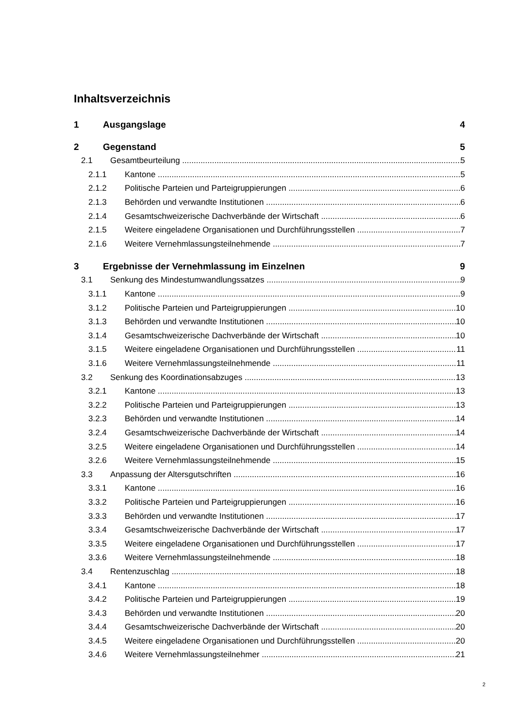Inhaltsverzeichnis
1 Ausgangslage 4
2 Gegenstand 5
2.1 Gesamtbeurteilung 5
2.1.1 Kantone 5
2.1.2 Politische Parteien und Parteigruppierungen 6
2.1.3 Behörden und verwandte Institutionen 6
2.1.4 Gesamtschweizerische Dachverbände der Wirtschaft 6
2.1.5 Weitere eingeladene Organisationen und Durchführungsstellen 7
2.1.6 Weitere Vernehmlassungsteilnehmende 7
3 Ergebnisse der Vernehmlassung im Einzelnen 9
3.1 Senkung des Mindestumwandlungssatzes 9
3.1.1 Kantone 9
3.1.2 Politische Parteien und Parteigruppierungen 10
3.1.3 Behörden und verwandte Institutionen 10
3.1.4 Gesamtschweizerische Dachverbände der Wirtschaft 10
3.1.5 Weitere eingeladene Organisationen und Durchführungsstellen 11
3.1.6 Weitere Vernehmlassungsteilnehmende 11
3.2 Senkung des Koordinationsabzuges 13
3.2.1 Kantone 13
3.2.2 Politische Parteien und Parteigruppierungen 13
3.2.3 Behörden und verwandte Institutionen 14
3.2.4 Gesamtschweizerische Dachverbände der Wirtschaft 14
3.2.5 Weitere eingeladene Organisationen und Durchführungsstellen 14
3.2.6 Weitere Vernehmlassungsteilnehmende 15
3.3 Anpassung der Altersgutschriften 16
3.3.1 Kantone 16
3.3.2 Politische Parteien und Parteigruppierungen 16
3.3.3 Behörden und verwandte Institutionen 17
3.3.4 Gesamtschweizerische Dachverbände der Wirtschaft 17
3.3.5 Weitere eingeladene Organisationen und Durchführungsstellen 17
3.3.6 Weitere Vernehmlassungsteilnehmende 18
3.4 Rentenzuschlag 18
3.4.1 Kantone 18
3.4.2 Politische Parteien und Parteigruppierungen 19
3.4.3 Behörden und verwandte Institutionen 20
3.4.4 Gesamtschweizerische Dachverbände der Wirtschaft 20
3.4.5 Weitere eingeladene Organisationen und Durchführungsstellen 20
3.4.6 Weitere Vernehmlassungsteilnehmer 21
2